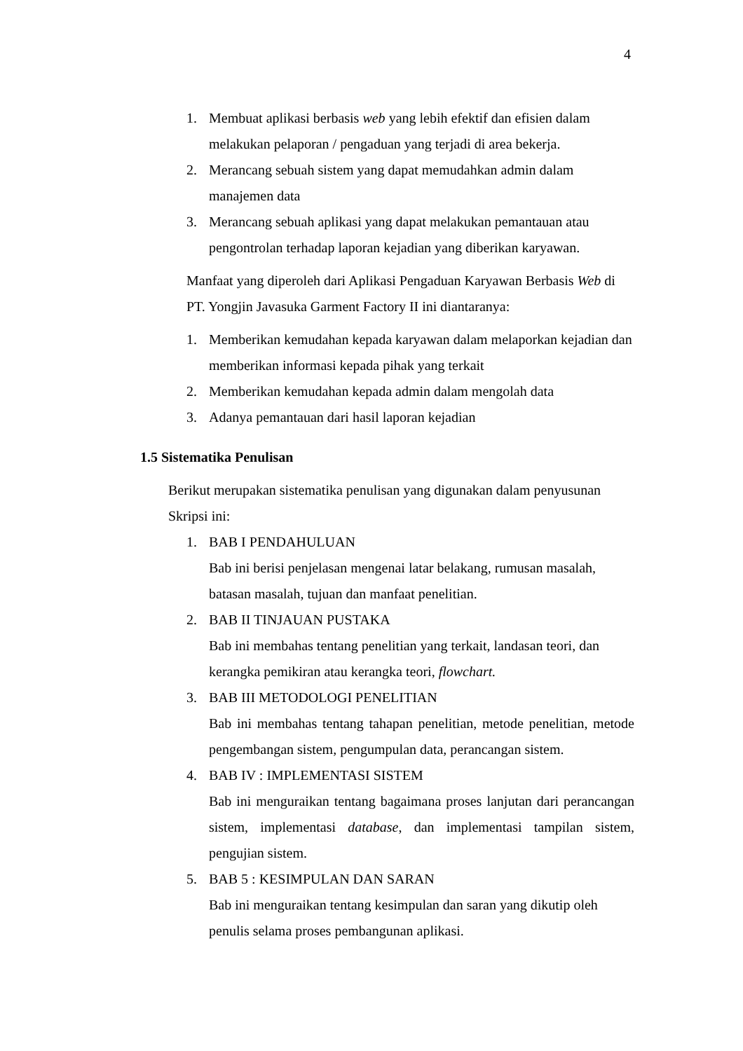4
1. Membuat aplikasi berbasis web yang lebih efektif dan efisien dalam melakukan pelaporan / pengaduan yang terjadi di area bekerja.
2. Merancang sebuah sistem yang dapat memudahkan admin dalam manajemen data
3. Merancang sebuah aplikasi yang dapat melakukan pemantauan atau pengontrolan terhadap laporan kejadian yang diberikan karyawan.
Manfaat yang diperoleh dari Aplikasi Pengaduan Karyawan Berbasis Web di PT. Yongjin Javasuka Garment Factory II ini diantaranya:
1. Memberikan kemudahan kepada karyawan dalam melaporkan kejadian dan memberikan informasi kepada pihak yang terkait
2. Memberikan kemudahan kepada admin dalam mengolah data
3. Adanya pemantauan dari hasil laporan kejadian
1.5 Sistematika Penulisan
Berikut merupakan sistematika penulisan yang digunakan dalam penyusunan Skripsi ini:
1. BAB I PENDAHULUAN
Bab ini berisi penjelasan mengenai latar belakang, rumusan masalah, batasan masalah, tujuan dan manfaat penelitian.
2. BAB II TINJAUAN PUSTAKA
Bab ini membahas tentang penelitian yang terkait, landasan teori, dan kerangka pemikiran atau kerangka teori, flowchart.
3. BAB III METODOLOGI PENELITIAN
Bab ini membahas tentang tahapan penelitian, metode penelitian, metode pengembangan sistem, pengumpulan data, perancangan sistem.
4. BAB IV : IMPLEMENTASI SISTEM
Bab ini menguraikan tentang bagaimana proses lanjutan dari perancangan sistem, implementasi database, dan implementasi tampilan sistem, pengujian sistem.
5. BAB 5 : KESIMPULAN DAN SARAN
Bab ini menguraikan tentang kesimpulan dan saran yang dikutip oleh penulis selama proses pembangunan aplikasi.